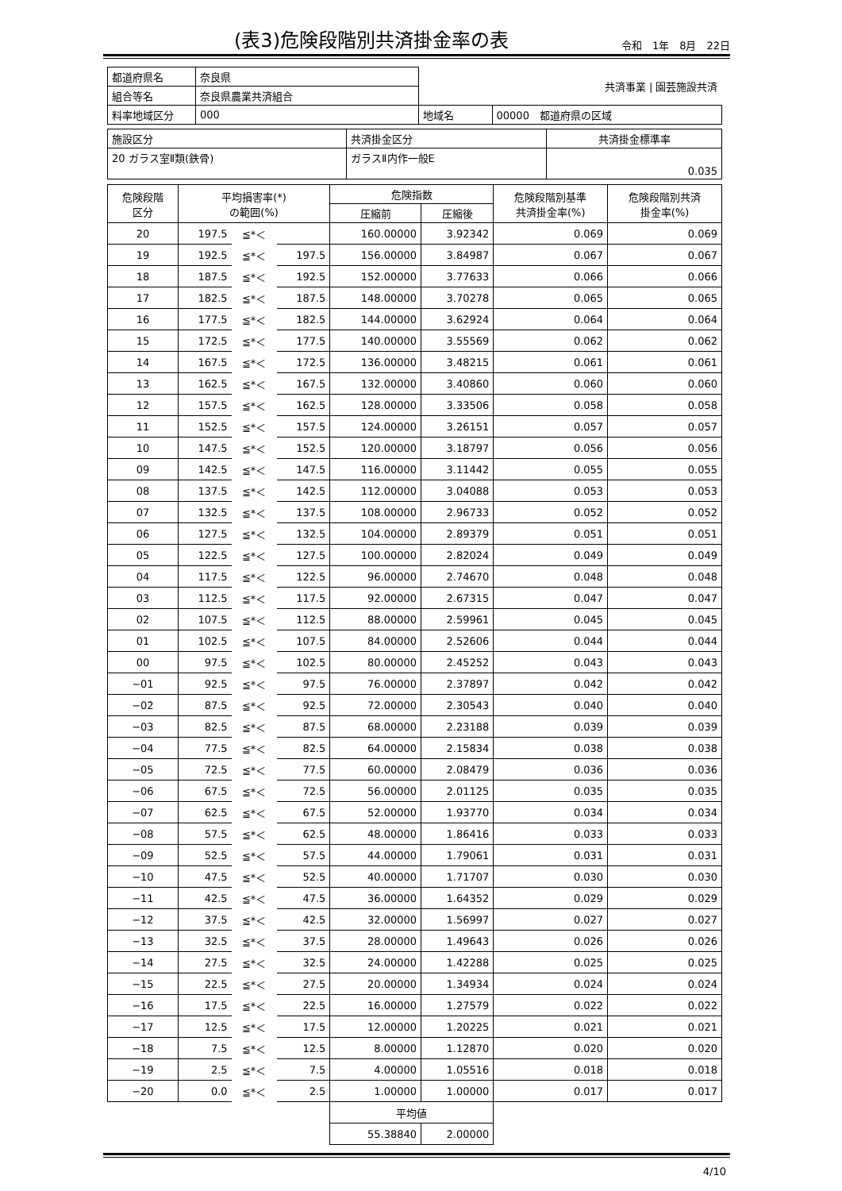(表3)危険段階別共済掛金率の表
令和　1年　8月　22日
| 都道府県名 | 奈良県 | | 共済事業 / 園芸施設共済 |
| 組合等名 | 奈良県農業共済組合 | | |
| 料率地域区分 | 000 | 地域名 | 00000 都道府県の区域 |
| 施設区分 | 共済掛金区分 | 共済掛金標準率 |
| 20 ガラス室Ⅱ類(鉄骨) | ガラスⅡ内作一般E | 0.035 |
| 危険段階 区分 | 平均損害率(*) の範囲(%) | | | 危険指数 | | 危険段階別基準 共済掛金率(%) | 危険段階別共済 掛金率(%) |
| --- | --- | --- | --- | --- | --- | --- | --- |
| | | | | 圧縮前 | 圧縮後 | | |
| 20 | 197.5 | ≦*＜ | | 160.00000 | 3.92342 | 0.069 | 0.069 |
| 19 | 192.5 | ≦*＜ | 197.5 | 156.00000 | 3.84987 | 0.067 | 0.067 |
| 18 | 187.5 | ≦*＜ | 192.5 | 152.00000 | 3.77633 | 0.066 | 0.066 |
| 17 | 182.5 | ≦*＜ | 187.5 | 148.00000 | 3.70278 | 0.065 | 0.065 |
| 16 | 177.5 | ≦*＜ | 182.5 | 144.00000 | 3.62924 | 0.064 | 0.064 |
| 15 | 172.5 | ≦*＜ | 177.5 | 140.00000 | 3.55569 | 0.062 | 0.062 |
| 14 | 167.5 | ≦*＜ | 172.5 | 136.00000 | 3.48215 | 0.061 | 0.061 |
| 13 | 162.5 | ≦*＜ | 167.5 | 132.00000 | 3.40860 | 0.060 | 0.060 |
| 12 | 157.5 | ≦*＜ | 162.5 | 128.00000 | 3.33506 | 0.058 | 0.058 |
| 11 | 152.5 | ≦*＜ | 157.5 | 124.00000 | 3.26151 | 0.057 | 0.057 |
| 10 | 147.5 | ≦*＜ | 152.5 | 120.00000 | 3.18797 | 0.056 | 0.056 |
| 09 | 142.5 | ≦*＜ | 147.5 | 116.00000 | 3.11442 | 0.055 | 0.055 |
| 08 | 137.5 | ≦*＜ | 142.5 | 112.00000 | 3.04088 | 0.053 | 0.053 |
| 07 | 132.5 | ≦*＜ | 137.5 | 108.00000 | 2.96733 | 0.052 | 0.052 |
| 06 | 127.5 | ≦*＜ | 132.5 | 104.00000 | 2.89379 | 0.051 | 0.051 |
| 05 | 122.5 | ≦*＜ | 127.5 | 100.00000 | 2.82024 | 0.049 | 0.049 |
| 04 | 117.5 | ≦*＜ | 122.5 | 96.00000 | 2.74670 | 0.048 | 0.048 |
| 03 | 112.5 | ≦*＜ | 117.5 | 92.00000 | 2.67315 | 0.047 | 0.047 |
| 02 | 107.5 | ≦*＜ | 112.5 | 88.00000 | 2.59961 | 0.045 | 0.045 |
| 01 | 102.5 | ≦*＜ | 107.5 | 84.00000 | 2.52606 | 0.044 | 0.044 |
| 00 | 97.5 | ≦*＜ | 102.5 | 80.00000 | 2.45252 | 0.043 | 0.043 |
| −01 | 92.5 | ≦*＜ | 97.5 | 76.00000 | 2.37897 | 0.042 | 0.042 |
| −02 | 87.5 | ≦*＜ | 92.5 | 72.00000 | 2.30543 | 0.040 | 0.040 |
| −03 | 82.5 | ≦*＜ | 87.5 | 68.00000 | 2.23188 | 0.039 | 0.039 |
| −04 | 77.5 | ≦*＜ | 82.5 | 64.00000 | 2.15834 | 0.038 | 0.038 |
| −05 | 72.5 | ≦*＜ | 77.5 | 60.00000 | 2.08479 | 0.036 | 0.036 |
| −06 | 67.5 | ≦*＜ | 72.5 | 56.00000 | 2.01125 | 0.035 | 0.035 |
| −07 | 62.5 | ≦*＜ | 67.5 | 52.00000 | 1.93770 | 0.034 | 0.034 |
| −08 | 57.5 | ≦*＜ | 62.5 | 48.00000 | 1.86416 | 0.033 | 0.033 |
| −09 | 52.5 | ≦*＜ | 57.5 | 44.00000 | 1.79061 | 0.031 | 0.031 |
| −10 | 47.5 | ≦*＜ | 52.5 | 40.00000 | 1.71707 | 0.030 | 0.030 |
| −11 | 42.5 | ≦*＜ | 47.5 | 36.00000 | 1.64352 | 0.029 | 0.029 |
| −12 | 37.5 | ≦*＜ | 42.5 | 32.00000 | 1.56997 | 0.027 | 0.027 |
| −13 | 32.5 | ≦*＜ | 37.5 | 28.00000 | 1.49643 | 0.026 | 0.026 |
| −14 | 27.5 | ≦*＜ | 32.5 | 24.00000 | 1.42288 | 0.025 | 0.025 |
| −15 | 22.5 | ≦*＜ | 27.5 | 20.00000 | 1.34934 | 0.024 | 0.024 |
| −16 | 17.5 | ≦*＜ | 22.5 | 16.00000 | 1.27579 | 0.022 | 0.022 |
| −17 | 12.5 | ≦*＜ | 17.5 | 12.00000 | 1.20225 | 0.021 | 0.021 |
| −18 | 7.5 | ≦*＜ | 12.5 | 8.00000 | 1.12870 | 0.020 | 0.020 |
| −19 | 2.5 | ≦*＜ | 7.5 | 4.00000 | 1.05516 | 0.018 | 0.018 |
| −20 | 0.0 | ≦*＜ | 2.5 | 1.00000 | 1.00000 | 0.017 | 0.017 |
| | | | | 平均値 | | | |
| | | | | 55.38840 | 2.00000 | | |
4/10